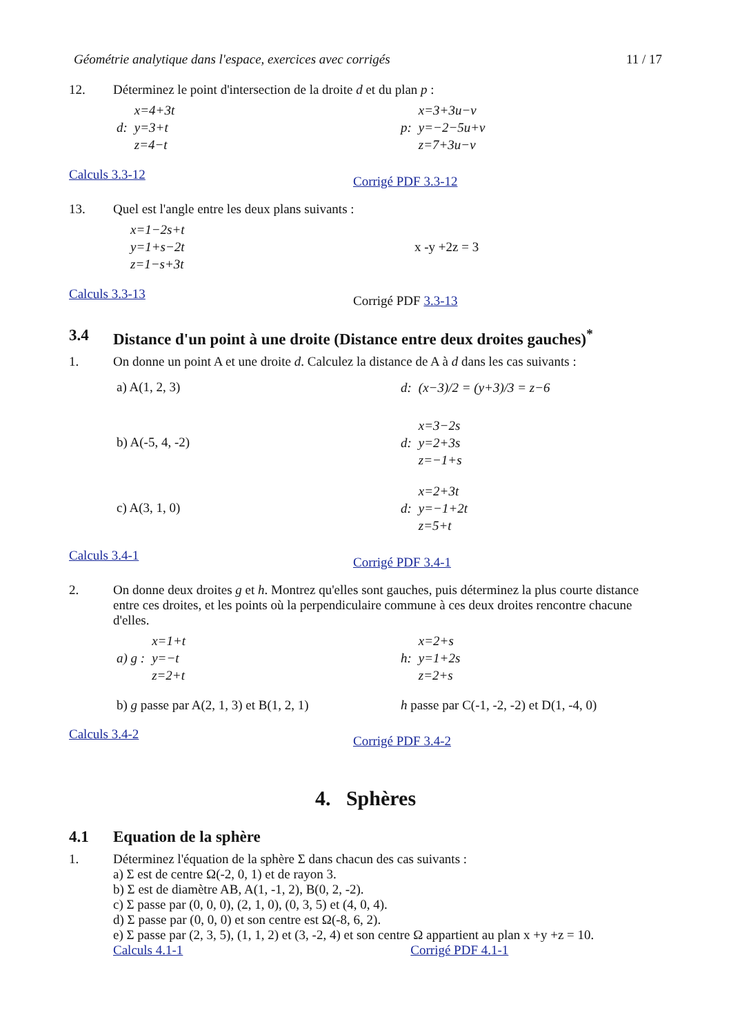Géométrie analytique dans l'espace, exercices avec corrigés 11 / 17
12. Déterminez le point d'intersection de la droite d et du plan p :
d: x=4+3t
y=3+t
z=4−t
p: x=3+3u−v
y=−2−5u+v
z=7+3u−v
Calculs 3.3-12
Corrigé PDF 3.3-12
13. Quel est l'angle entre les deux plans suivants :
x=1−2s+t
y=1+s−2t
z=1−s+3t
x -y +2z = 3
Calculs 3.3-13
Corrigé PDF 3.3-13
3.4 Distance d'un point à une droite (Distance entre deux droites gauches)<sup>*</sup>
1. On donne un point A et une droite d. Calculez la distance de A à d dans les cas suivants :
a) A(1, 2, 3)
d: (x−3)/2 = (y+3)/3 = z−6
b) A(-5, 4, -2)
d: x=3−2s
y=2+3s
z=−1+s
c) A(3, 1, 0)
d: x=2+3t
y=−1+2t
z=5+t
Calculs 3.4-1
Corrigé PDF 3.4-1
2. On donne deux droites g et h. Montrez qu'elles sont gauches, puis déterminez la plus courte distance entre ces droites, et les points où la perpendiculaire commune à ces deux droites rencontre chacune d'elles.
a) g : x=1+t
y=−t
z=2+t
h: x=2+s
y=1+2s
z=2+s
b) g passe par A(2, 1, 3) et B(1, 2, 1)
h passe par C(-1, -2, -2) et D(1, -4, 0)
Calculs 3.4-2
Corrigé PDF 3.4-2
4. Sphères
4.1 Equation de la sphère
1. Déterminez l'équation de la sphère Σ dans chacun des cas suivants :
a) Σ est de centre Ω(-2, 0, 1) et de rayon 3.
b) Σ est de diamètre AB, A(1, -1, 2), B(0, 2, -2).
c) Σ passe par (0, 0, 0), (2, 1, 0), (0, 3, 5) et (4, 0, 4).
d) Σ passe par (0, 0, 0) et son centre est Ω(-8, 6, 2).
e) Σ passe par (2, 3, 5), (1, 1, 2) et (3, -2, 4) et son centre Ω appartient au plan x +y +z = 10.
Calculs 4.1-1 Corrigé PDF 4.1-1